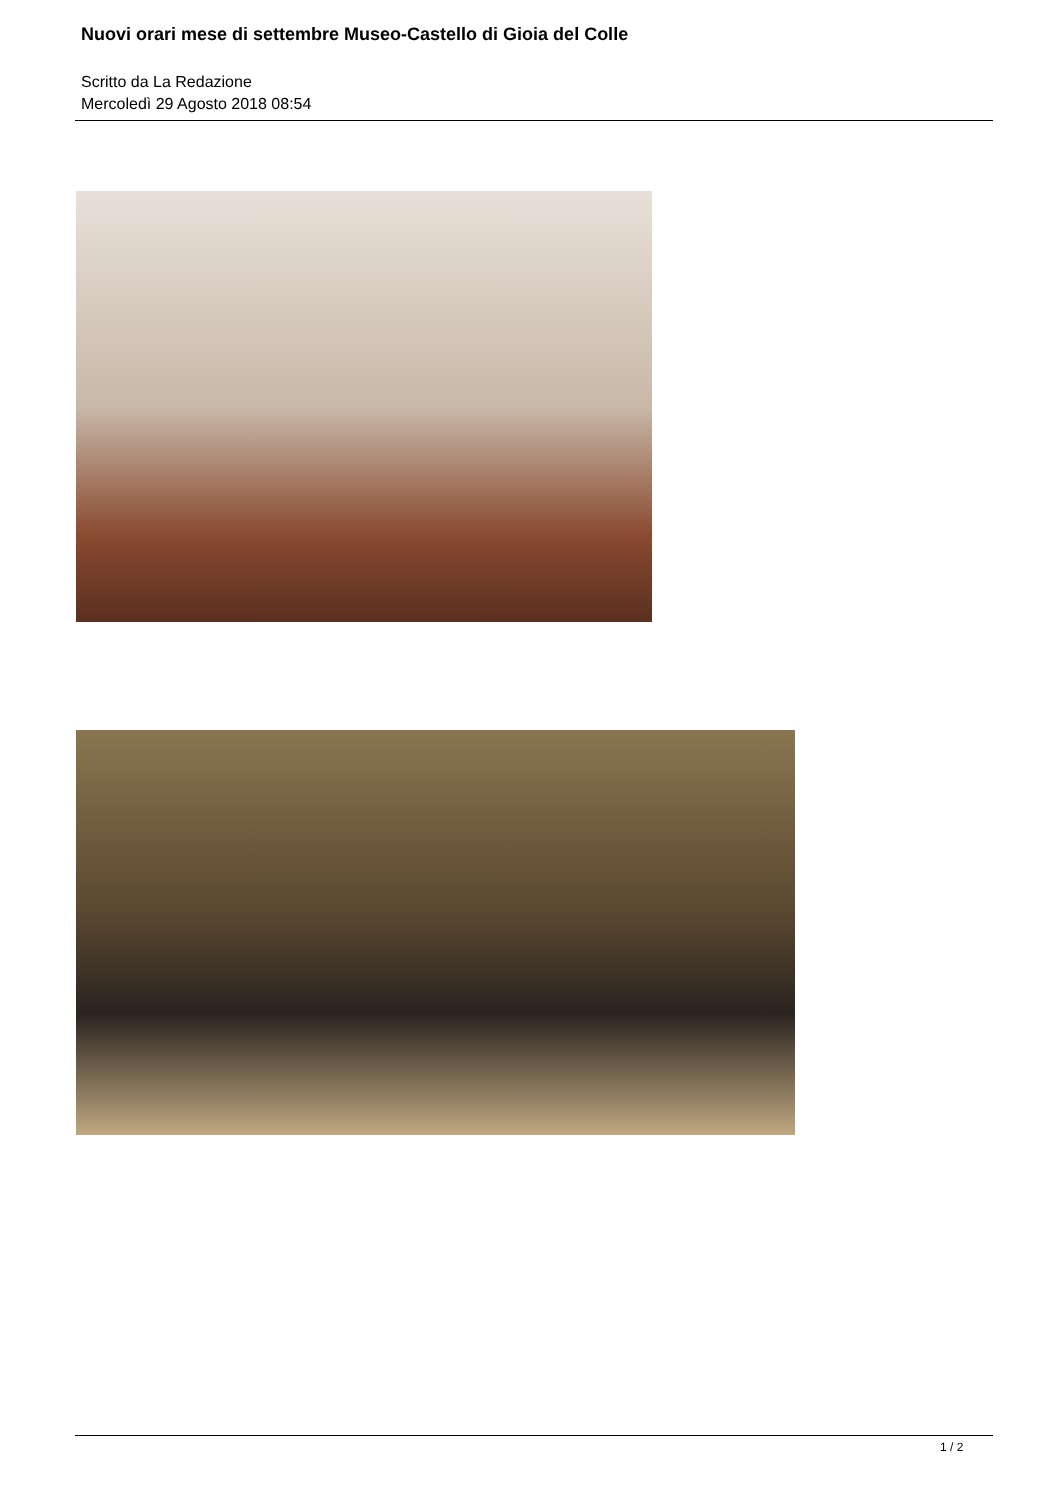Nuovi orari mese di settembre Museo-Castello di Gioia del Colle
Scritto da La Redazione
Mercoledì 29 Agosto 2018 08:54
1 / 2